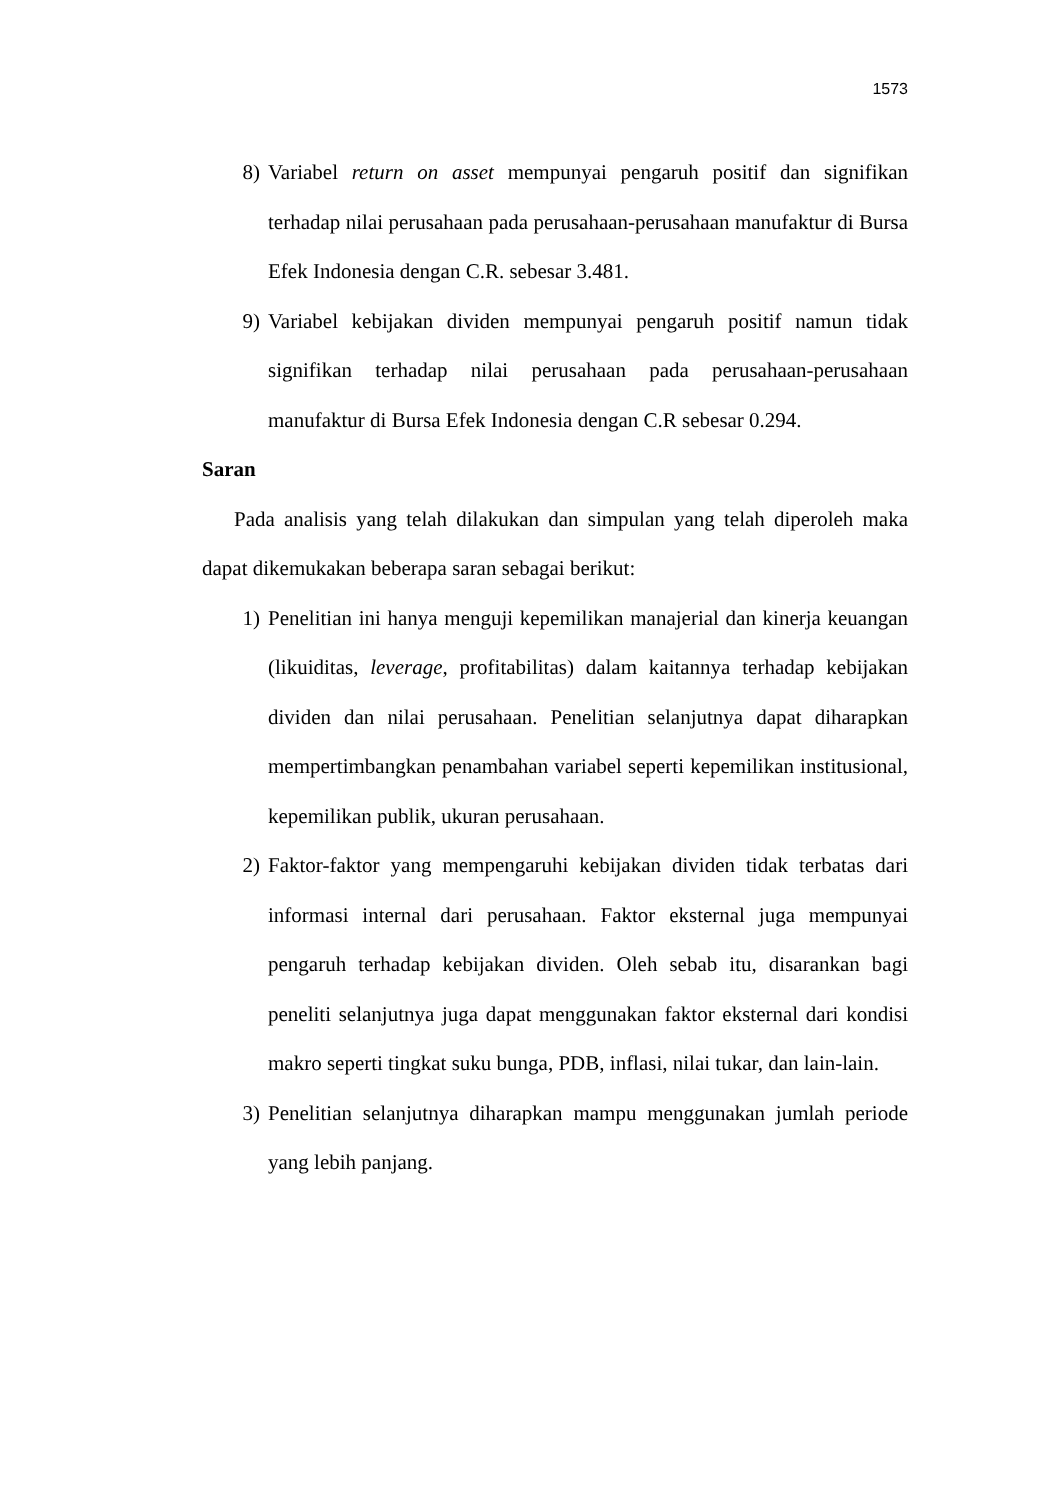1573
8) Variabel return on asset mempunyai pengaruh positif dan signifikan terhadap nilai perusahaan pada perusahaan-perusahaan manufaktur di Bursa Efek Indonesia dengan C.R. sebesar 3.481.
9) Variabel kebijakan dividen mempunyai pengaruh positif namun tidak signifikan terhadap nilai perusahaan pada perusahaan-perusahaan manufaktur di Bursa Efek Indonesia dengan C.R sebesar 0.294.
Saran
Pada analisis yang telah dilakukan dan simpulan yang telah diperoleh maka dapat dikemukakan beberapa saran sebagai berikut:
1) Penelitian ini hanya menguji kepemilikan manajerial dan kinerja keuangan (likuiditas, leverage, profitabilitas) dalam kaitannya terhadap kebijakan dividen dan nilai perusahaan. Penelitian selanjutnya dapat diharapkan mempertimbangkan penambahan variabel seperti kepemilikan institusional, kepemilikan publik, ukuran perusahaan.
2) Faktor-faktor yang mempengaruhi kebijakan dividen tidak terbatas dari informasi internal dari perusahaan. Faktor eksternal juga mempunyai pengaruh terhadap kebijakan dividen. Oleh sebab itu, disarankan bagi peneliti selanjutnya juga dapat menggunakan faktor eksternal dari kondisi makro seperti tingkat suku bunga, PDB, inflasi, nilai tukar, dan lain-lain.
3) Penelitian selanjutnya diharapkan mampu menggunakan jumlah periode yang lebih panjang.